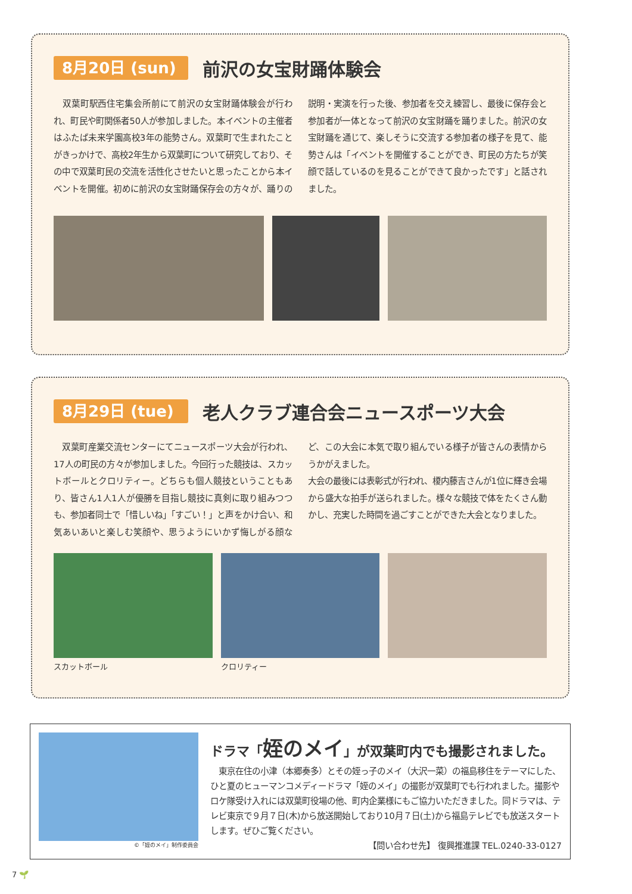8月20日 (sun)
前沢の女宝財踊体験会
　双葉町駅西住宅集会所前にて前沢の女宝財踊体験会が行われ、町民や町関係者50人が参加しました。本イベントの主催者はふたば未来学園高校3年の能勢さん。双葉町で生まれたことがきっかけで、高校2年生から双葉町について研究しており、その中で双葉町民の交流を活性化させたいと思ったことから本イベントを開催。初めに前沢の女宝財踊保存会の方々が、踊りの説明・実演を行った後、参加者を交え練習し、最後に保存会と参加者が一体となって前沢の女宝財踊を踊りました。前沢の女宝財踊を通じて、楽しそうに交流する参加者の様子を見て、能勢さんは「イベントを開催することができ、町民の方たちが笑顔で話しているのを見ることができて良かったです」と話されました。
8月29日 (tue)
老人クラブ連合会ニュースポーツ大会
　双葉町産業交流センターにてニュースポーツ大会が行われ、17人の町民の方々が参加しました。今回行った競技は、スカットボールとクロリティー。どちらも個人競技ということもあり、皆さん1人1人が優勝を目指し競技に真剣に取り組みつつも、参加者同士で「惜しいね」「すごい！」と声をかけ合い、和気あいあいと楽しむ笑顔や、思うようにいかず悔しがる顔など、この大会に本気で取り組んでいる様子が皆さんの表情からうかがえました。
大会の最後には表彰式が行われ、榎内藤吉さんが1位に輝き会場から盛大な拍手が送られました。様々な競技で体をたくさん動かし、充実した時間を過ごすことができた大会となりました。
スカットボール クロリティー
©「姪のメイ」制作委員会
ドラマ「姪のメイ」が双葉町内でも撮影されました。
　東京在住の小津（本郷奏多）とその姪っ子のメイ（大沢一菜）の福島移住をテーマにした、ひと夏のヒューマンコメディードラマ「姪のメイ」の撮影が双葉町でも行われました。撮影やロケ隊受け入れには双葉町役場の他、町内企業様にもご協力いただきました。同ドラマは、テレビ東京で９月７日(木)から放送開始しており10月７日(土)から福島テレビでも放送スタートします。ぜひご覧ください。
【問い合わせ先】 復興推進課 TEL.0240-33-0127
7 🌱